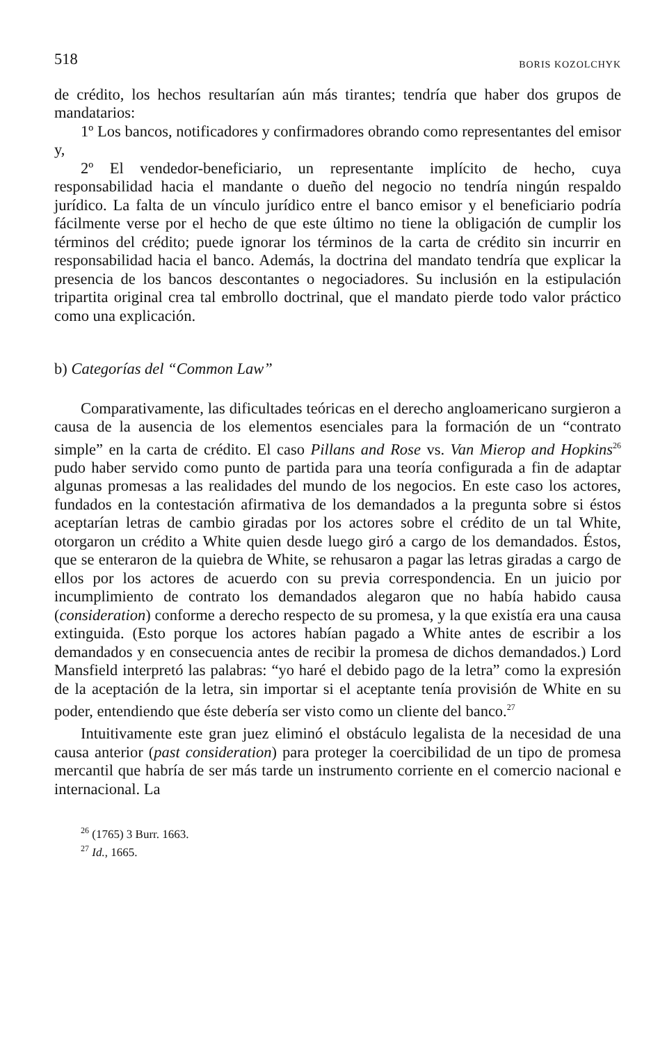518 BORIS KOZOLCHYK
de crédito, los hechos resultarían aún más tirantes; tendría que haber dos grupos de mandatarios:
1º Los bancos, notificadores y confirmadores obrando como representantes del emisor y,
2º El vendedor-beneficiario, un representante implícito de hecho, cuya responsabilidad hacia el mandante o dueño del negocio no tendría ningún respaldo jurídico. La falta de un vínculo jurídico entre el banco emisor y el beneficiario podría fácilmente verse por el hecho de que este último no tiene la obligación de cumplir los términos del crédito; puede ignorar los términos de la carta de crédito sin incurrir en responsabilidad hacia el banco. Además, la doctrina del mandato tendría que explicar la presencia de los bancos descontantes o negociadores. Su inclusión en la estipulación tripartita original crea tal embrollo doctrinal, que el mandato pierde todo valor práctico como una explicación.
b) Categorías del “Common Law”
Comparativamente, las dificultades teóricas en el derecho angloamericano surgieron a causa de la ausencia de los elementos esenciales para la formación de un “contrato simple” en la carta de crédito. El caso Pillans and Rose vs. Van Mierop and Hopkins<sup>26</sup> pudo haber servido como punto de partida para una teoría configurada a fin de adaptar algunas promesas a las realidades del mundo de los negocios. En este caso los actores, fundados en la contestación afirmativa de los demandados a la pregunta sobre si éstos aceptarían letras de cambio giradas por los actores sobre el crédito de un tal White, otorgaron un crédito a White quien desde luego giró a cargo de los demandados. Éstos, que se enteraron de la quiebra de White, se rehusaron a pagar las letras giradas a cargo de ellos por los actores de acuerdo con su previa correspondencia. En un juicio por incumplimiento de contrato los demandados alegaron que no había habido causa (consideration) conforme a derecho respecto de su promesa, y la que existía era una causa extinguida. (Esto porque los actores habían pagado a White antes de escribir a los demandados y en consecuencia antes de recibir la promesa de dichos demandados.) Lord Mansfield interpretó las palabras: “yo haré el debido pago de la letra” como la expresión de la aceptación de la letra, sin importar si el aceptante tenía provisión de White en su poder, entendiendo que éste debería ser visto como un cliente del banco.<sup>27</sup>
Intuitivamente este gran juez eliminó el obstáculo legalista de la necesidad de una causa anterior (past consideration) para proteger la coercibilidad de un tipo de promesa mercantil que habría de ser más tarde un instrumento corriente en el comercio nacional e internacional. La
<sup>26</sup> (1765) 3 Burr. 1663.
<sup>27</sup> Id., 1665.